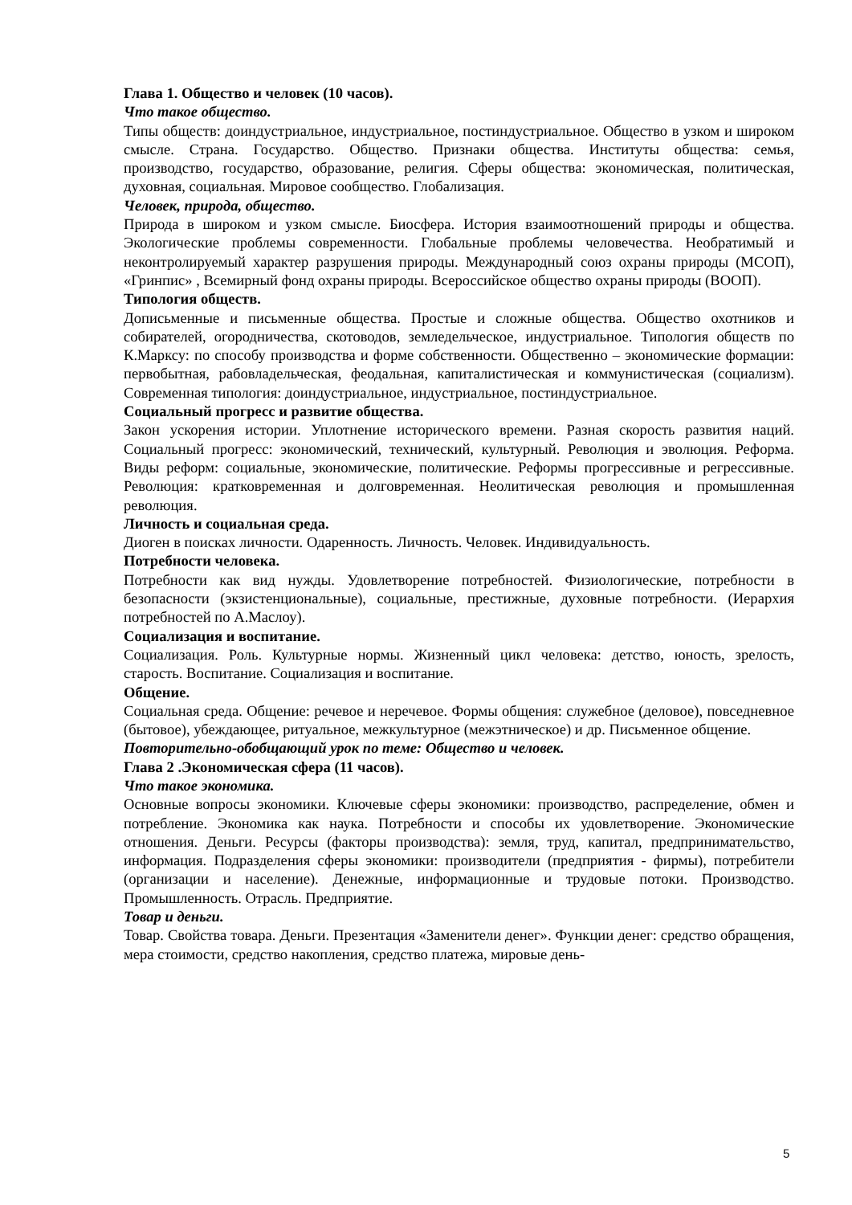Глава 1. Общество и человек (10 часов).
Что такое общество.
Типы обществ: доиндустриальное, индустриальное, постиндустриальное. Общество в узком и широком смысле. Страна. Государство. Общество. Признаки общества. Институты общества: семья, производство, государство, образование, религия. Сферы общества: экономическая, политическая, духовная, социальная. Мировое сообщество. Глобализация.
Человек, природа, общество.
Природа в широком и узком смысле. Биосфера. История взаимоотношений природы и общества. Экологические проблемы современности. Глобальные проблемы человечества. Необратимый и неконтролируемый характер разрушения природы. Международный союз охраны природы (МСОП), «Гринпис» , Всемирный фонд охраны природы. Всероссийское общество охраны природы (ВООП).
Типология обществ.
Дописьменные и письменные общества. Простые и сложные общества. Общество охотников и собирателей, огородничества, скотоводов, земледельческое, индустриальное. Типология обществ по К.Марксу: по способу производства и форме собственности. Общественно – экономические формации: первобытная, рабовладельческая, феодальная, капиталистическая и коммунистическая (социализм). Современная типология: доиндустриальное, индустриальное, постиндустриальное.
Социальный прогресс и развитие общества.
Закон ускорения истории. Уплотнение исторического времени. Разная скорость развития наций. Социальный прогресс: экономический, технический, культурный. Революция и эволюция. Реформа. Виды реформ: социальные, экономические, политические. Реформы прогрессивные и регрессивные. Революция: кратковременная и долговременная. Неолитическая революция и промышленная революция.
Личность и социальная среда.
Диоген в поисках личности. Одаренность. Личность. Человек. Индивидуальность.
Потребности человека.
Потребности как вид нужды. Удовлетворение потребностей. Физиологические, потребности в безопасности (экзистенциональные), социальные, престижные, духовные потребности. (Иерархия потребностей по А.Маслоу).
Социализация и воспитание.
Социализация. Роль. Культурные нормы. Жизненный цикл человека: детство, юность, зрелость, старость. Воспитание. Социализация и воспитание.
Общение.
Социальная среда. Общение: речевое и неречевое. Формы общения: служебное (деловое), повседневное (бытовое), убеждающее, ритуальное, межкультурное (межэтническое) и др. Письменное общение.
Повторительно-обобщающий урок по теме: Общество и человек.
Глава 2 .Экономическая сфера (11 часов).
Что такое экономика.
Основные вопросы экономики. Ключевые сферы экономики: производство, распределение, обмен и потребление. Экономика как наука. Потребности и способы их удовлетворение. Экономические отношения. Деньги. Ресурсы (факторы производства): земля, труд, капитал, предпринимательство, информация. Подразделения сферы экономики: производители (предприятия - фирмы), потребители (организации и население). Денежные, информационные и трудовые потоки. Производство. Промышленность. Отрасль. Предприятие.
Товар и деньги.
Товар. Свойства товара. Деньги. Презентация «Заменители денег». Функции денег: средство обращения, мера стоимости, средство накопления, средство платежа, мировые день-
5